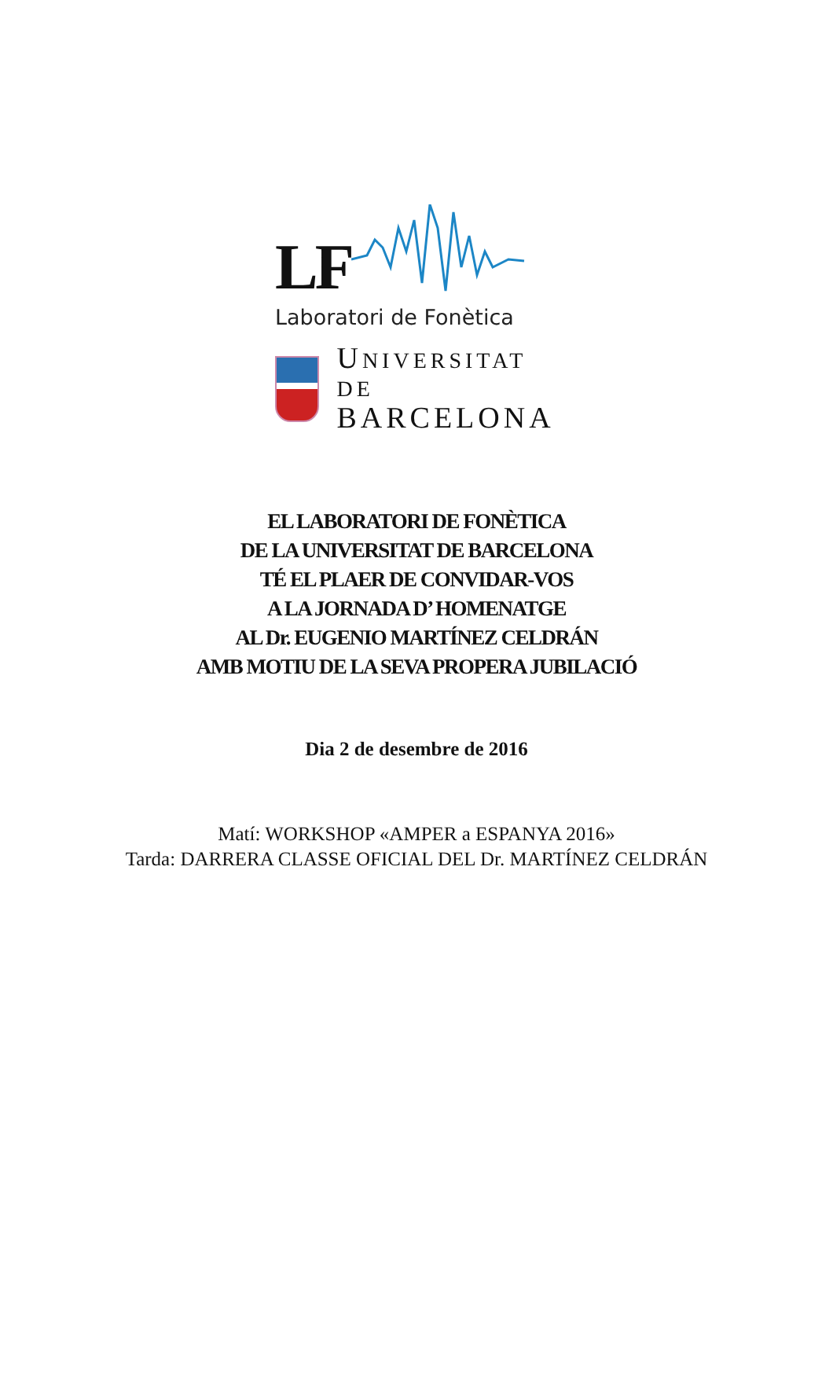LF
Laboratori de Fonètica
UNIVERSITAT DE
BARCELONA
EL LABORATORI DE FONÈTICA
DE LA UNIVERSITAT DE BARCELONA
TÉ EL PLAER DE CONVIDAR-VOS
A LA JORNADA D’ HOMENATGE
AL Dr. EUGENIO MARTÍNEZ CELDRÁN
AMB MOTIU DE LA SEVA PROPERA JUBILACIÓ
Dia 2 de desembre de 2016
Matí: WORKSHOP «AMPER a ESPANYA 2016»
Tarda: DARRERA CLASSE OFICIAL DEL Dr. MARTÍNEZ CELDRÁN